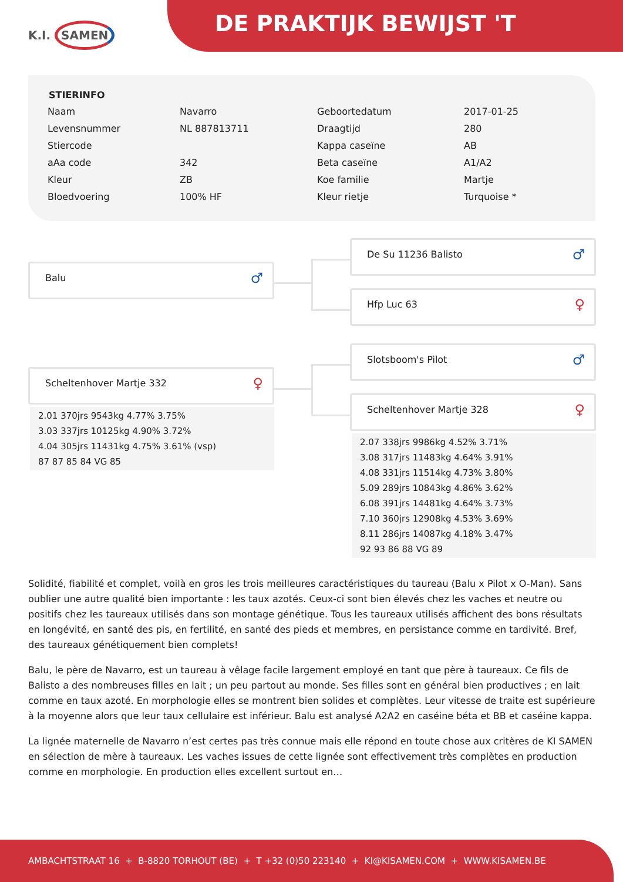K.I. SAMEN DE PRAKTIJK BEWIJST 'T
STIERINFO
| Naam | Navarro | Geboortedatum | 2017-01-25 |
| Levensnummer | NL 887813711 | Draagtijd | 280 |
| Stiercode | | Kappa caseïne | AB |
| aAa code | 342 | Beta caseïne | A1/A2 |
| Kleur | ZB | Koe familie | Martje |
| Bloedvoering | 100% HF | Kleur rietje | Turquoise * |
Balu ♂
Scheltenhover Martje 332 ♀
2.01 370jrs 9543kg 4.77% 3.75%
3.03 337jrs 10125kg 4.90% 3.72%
4.04 305jrs 11431kg 4.75% 3.61% (vsp)
87 87 85 84 VG 85
De Su 11236 Balisto ♂
Hfp Luc 63 ♀
Slotsboom's Pilot ♂
Scheltenhover Martje 328 ♀
2.07 338jrs 9986kg 4.52% 3.71%
3.08 317jrs 11483kg 4.64% 3.91%
4.08 331jrs 11514kg 4.73% 3.80%
5.09 289jrs 10843kg 4.86% 3.62%
6.08 391jrs 14481kg 4.64% 3.73%
7.10 360jrs 12908kg 4.53% 3.69%
8.11 286jrs 14087kg 4.18% 3.47%
92 93 86 88 VG 89
Solidité, fiabilité et complet, voilà en gros les trois meilleures caractéristiques du taureau (Balu x Pilot x O-Man). Sans oublier une autre qualité bien importante : les taux azotés. Ceux-ci sont bien élevés chez les vaches et neutre ou positifs chez les taureaux utilisés dans son montage génétique. Tous les taureaux utilisés affichent des bons résultats en longévité, en santé des pis, en fertilité, en santé des pieds et membres, en persistance comme en tardivité. Bref, des taureaux génétiquement bien complets!
Balu, le père de Navarro, est un taureau à vêlage facile largement employé en tant que père à taureaux. Ce fils de Balisto a des nombreuses filles en lait ; un peu partout au monde. Ses filles sont en général bien productives ; en lait comme en taux azoté. En morphologie elles se montrent bien solides et complètes. Leur vitesse de traite est supérieure à la moyenne alors que leur taux cellulaire est inférieur. Balu est analysé A2A2 en caséine béta et BB et caséine kappa.
La lignée maternelle de Navarro n’est certes pas très connue mais elle répond en toute chose aux critères de KI SAMEN en sélection de mère à taureaux. Les vaches issues de cette lignée sont effectivement très complètes en production comme en morphologie. En production elles excellent surtout en…
AMBACHTSTRAAT 16 + B-8820 TORHOUT (BE) + T +32 (0)50 223140 + KI@KISAMEN.COM + WWW.KISAMEN.BE